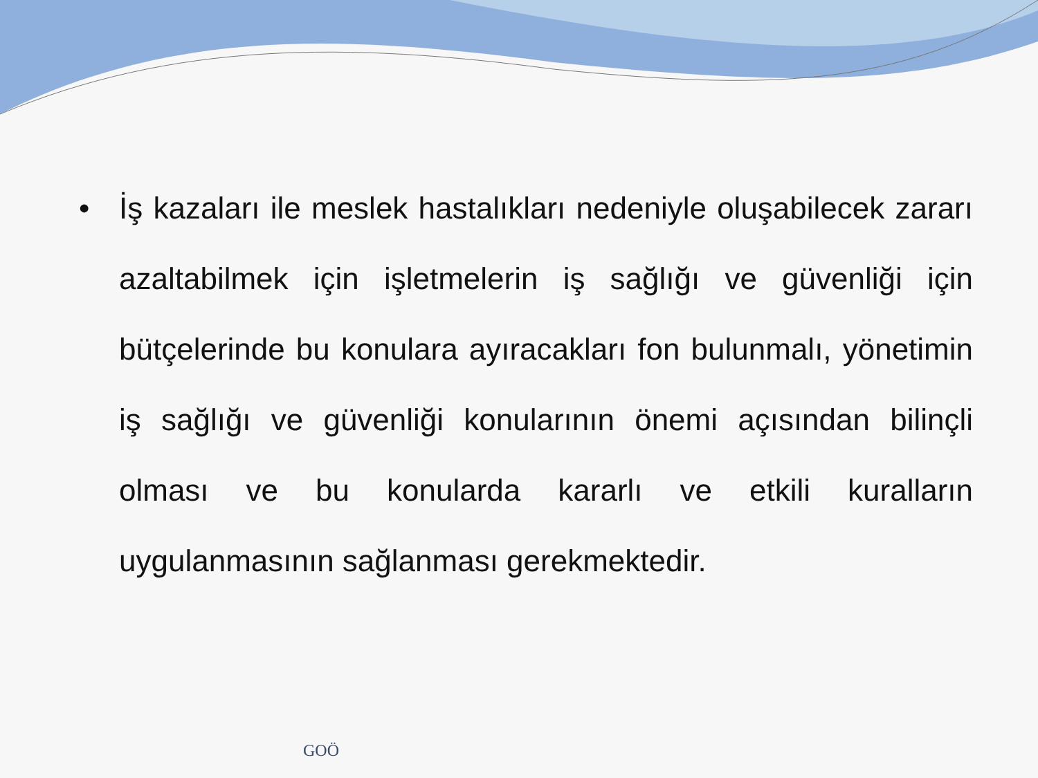• İş kazaları ile meslek hastalıkları nedeniyle oluşabilecek zararı azaltabilmek için işletmelerin iş sağlığı ve güvenliği için bütçelerinde bu konulara ayıracakları fon bulunmalı, yönetimin iş sağlığı ve güvenliği konularının önemi açısından bilinçli olması ve bu konularda kararlı ve etkili kuralların uygulanmasının sağlanması gerekmektedir.
GOÖ